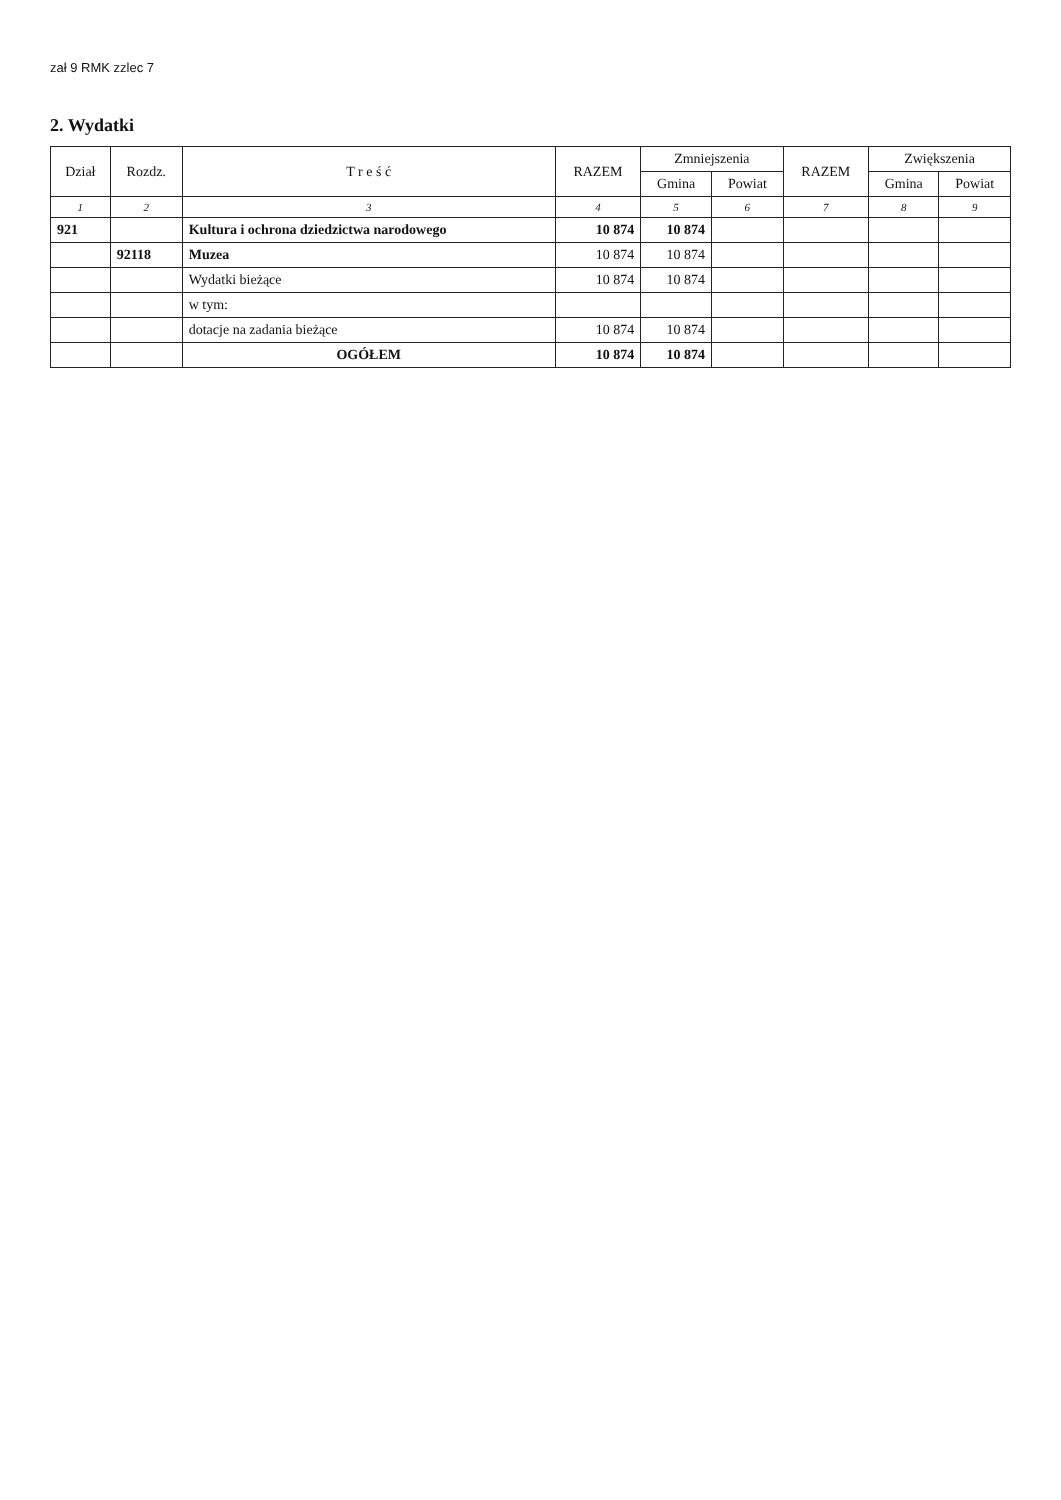zał 9 RMK zzlec 7
2. Wydatki
| Dział | Rozdz. | T r e ś ć | RAZEM | Zmniejszenia | | RAZEM | Zwiększenia | |
| --- | --- | --- | --- | --- | --- | --- | --- | --- |
| | | | | Gmina | Powiat | | Gmina | Powiat |
| 1 | 2 | 3 | 4 | 5 | 6 | 7 | 8 | 9 |
| 921 | | Kultura i ochrona dziedzictwa narodowego | 10 874 | 10 874 | | | | |
| | 92118 | Muzea | 10 874 | 10 874 | | | | |
| | | Wydatki bieżące | 10 874 | 10 874 | | | | |
| | | w tym: | | | | | | |
| | | dotacje na zadania bieżące | 10 874 | 10 874 | | | | |
| | | OGÓŁEM | 10 874 | 10 874 | | | | |